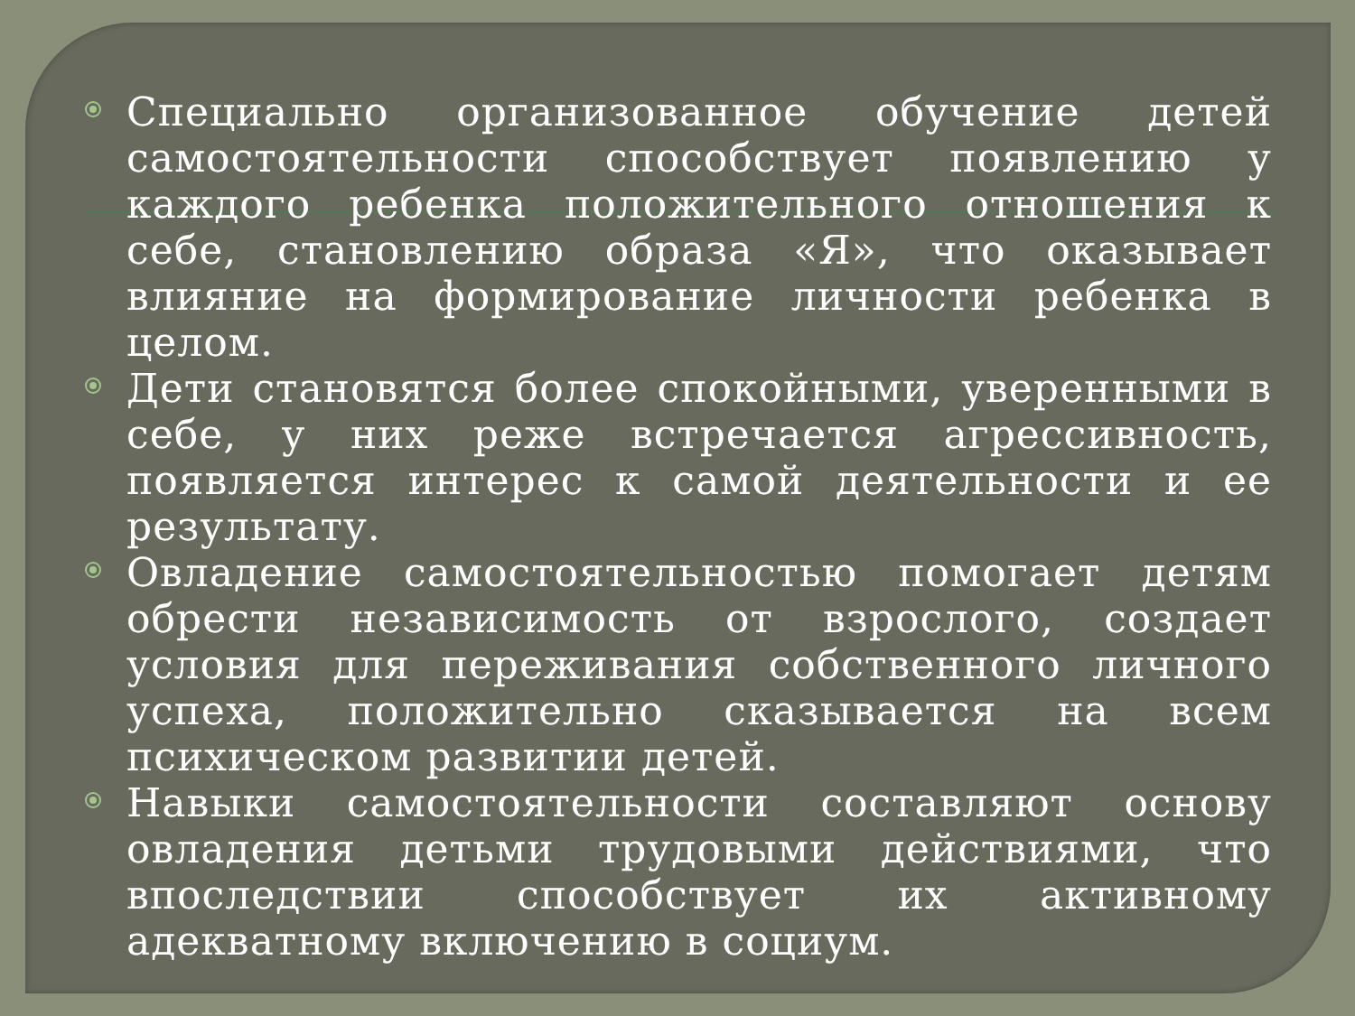Специально организованное обучение детей самостоятельности способствует появлению у каждого ребенка положительного отношения к себе, становлению образа «Я», что оказывает влияние на формирование личности ребенка в целом.
Дети становятся более спокойными, уверенными в себе, у них реже встречается агрессивность, появляется интерес к самой деятельности и ее результату.
Овладение самостоятельностью помогает детям обрести независимость от взрослого, создает условия для переживания собственного личного успеха, положительно сказывается на всем психическом развитии детей.
Навыки самостоятельности составляют основу овладения детьми трудовыми действиями, что впоследствии способствует их активному адекватному включению в социум.